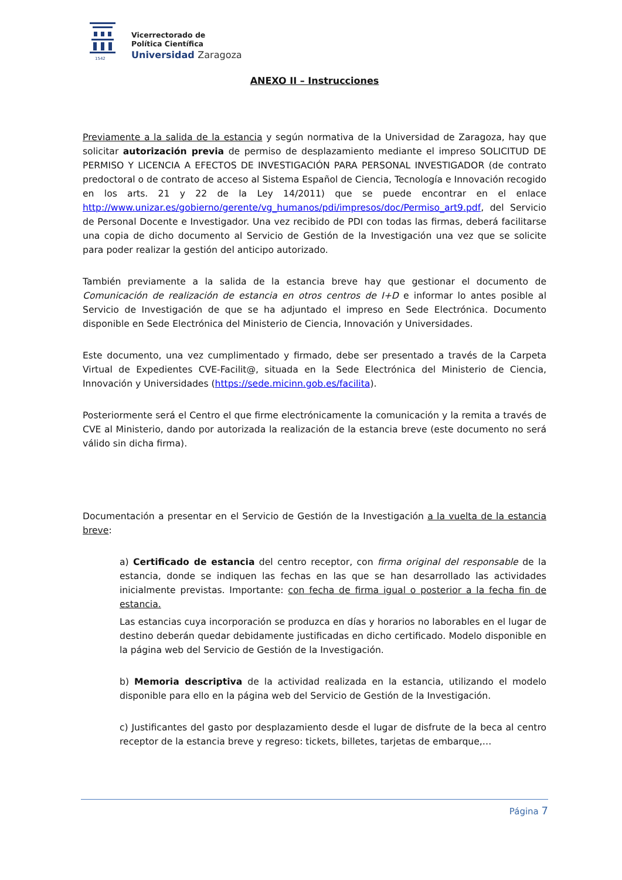1542
Vicerrectorado de
Política Científica
Universidad Zaragoza
ANEXO II – Instrucciones
Previamente a la salida de la estancia y según normativa de la Universidad de Zaragoza, hay que solicitar autorización previa de permiso de desplazamiento mediante el impreso SOLICITUD DE PERMISO Y LICENCIA A EFECTOS DE INVESTIGACIÓN PARA PERSONAL INVESTIGADOR (de contrato predoctoral o de contrato de acceso al Sistema Español de Ciencia, Tecnología e Innovación recogido en los arts. 21 y 22 de la Ley 14/2011) que se puede encontrar en el enlace http://www.unizar.es/gobierno/gerente/vg_humanos/pdi/impresos/doc/Permiso_art9.pdf, del Servicio de Personal Docente e Investigador. Una vez recibido de PDI con todas las firmas, deberá facilitarse una copia de dicho documento al Servicio de Gestión de la Investigación una vez que se solicite para poder realizar la gestión del anticipo autorizado.
También previamente a la salida de la estancia breve hay que gestionar el documento de Comunicación de realización de estancia en otros centros de I+D e informar lo antes posible al Servicio de Investigación de que se ha adjuntado el impreso en Sede Electrónica. Documento disponible en Sede Electrónica del Ministerio de Ciencia, Innovación y Universidades.
Este documento, una vez cumplimentado y firmado, debe ser presentado a través de la Carpeta Virtual de Expedientes CVE-Facilit@, situada en la Sede Electrónica del Ministerio de Ciencia, Innovación y Universidades (https://sede.micinn.gob.es/facilita).
Posteriormente será el Centro el que firme electrónicamente la comunicación y la remita a través de CVE al Ministerio, dando por autorizada la realización de la estancia breve (este documento no será válido sin dicha firma).
Documentación a presentar en el Servicio de Gestión de la Investigación a la vuelta de la estancia breve:
a) Certificado de estancia del centro receptor, con firma original del responsable de la estancia, donde se indiquen las fechas en las que se han desarrollado las actividades inicialmente previstas. Importante: con fecha de firma igual o posterior a la fecha fin de estancia.
Las estancias cuya incorporación se produzca en días y horarios no laborables en el lugar de destino deberán quedar debidamente justificadas en dicho certificado. Modelo disponible en la página web del Servicio de Gestión de la Investigación.
b) Memoria descriptiva de la actividad realizada en la estancia, utilizando el modelo disponible para ello en la página web del Servicio de Gestión de la Investigación.
c) Justificantes del gasto por desplazamiento desde el lugar de disfrute de la beca al centro receptor de la estancia breve y regreso: tickets, billetes, tarjetas de embarque,…
Página 7